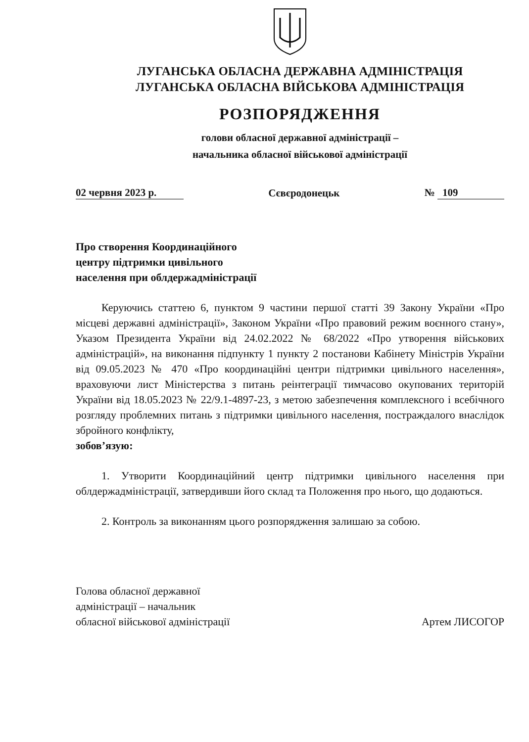ЛУГАНСЬКА ОБЛАСНА ДЕРЖАВНА АДМІНІСТРАЦІЯ
ЛУГАНСЬКА ОБЛАСНА ВІЙСЬКОВА АДМІНІСТРАЦІЯ
РОЗПОРЯДЖЕННЯ
голови обласної державної адміністрації –
начальника обласної військової адміністрації
02 червня 2023 р. Сєвєродонецьк № 109
Про створення Координаційного
центру підтримки цивільного
населення при облдержадміністрації
Керуючись статтею 6, пунктом 9 частини першої статті 39 Закону України «Про місцеві державні адміністрації», Законом України «Про правовий режим воєнного стану», Указом Президента України від 24.02.2022 № 68/2022 «Про утворення військових адміністрацій», на виконання підпункту 1 пункту 2 постанови Кабінету Міністрів України від 09.05.2023 № 470 «Про координаційні центри підтримки цивільного населення», враховуючи лист Міністерства з питань реінтеграції тимчасово окупованих територій України від 18.05.2023 № 22/9.1-4897-23, з метою забезпечення комплексного і всебічного розгляду проблемних питань з підтримки цивільного населення, постраждалого внаслідок збройного конфлікту,
зобов’язую:
1. Утворити Координаційний центр підтримки цивільного населення при облдержадміністрації, затвердивши його склад та Положення про нього, що додаються.
2. Контроль за виконанням цього розпорядження залишаю за собою.
Голова обласної державної
адміністрації – начальник
обласної військової адміністрації
Артем ЛИСОГОР